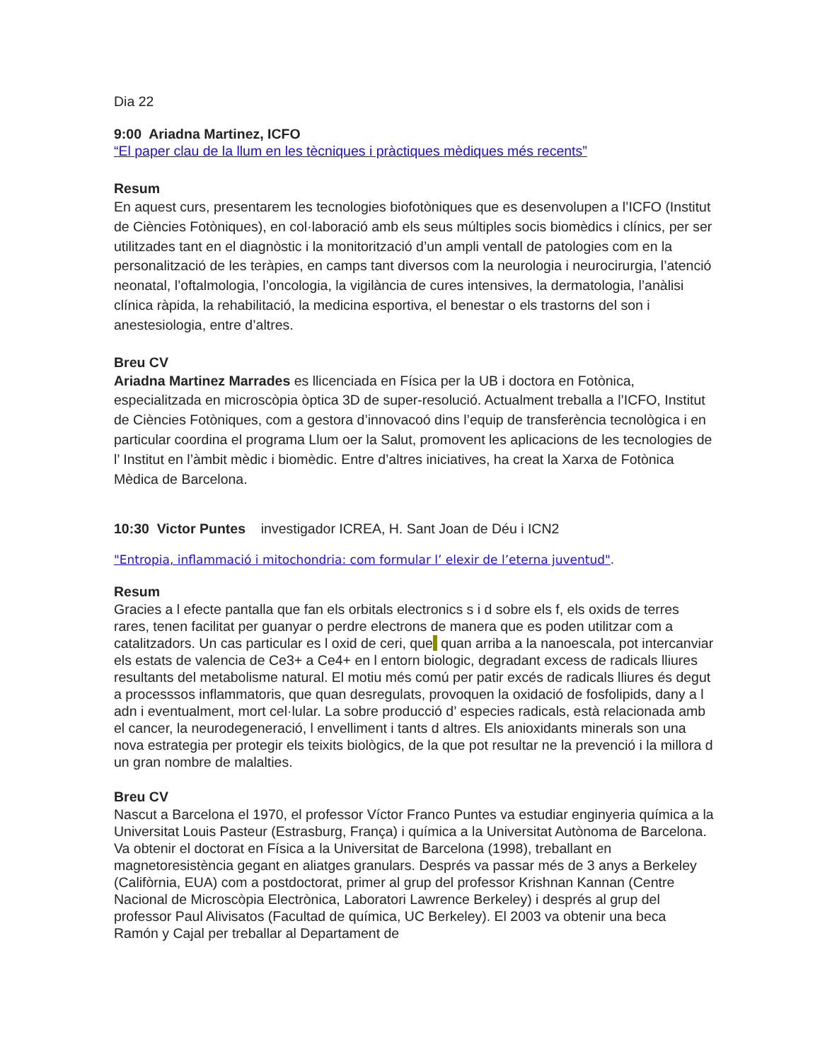Dia 22
9:00 Ariadna Martinez, ICFO
“El paper clau de la llum en les tècniques i pràctiques mèdiques més recents”
Resum
En aquest curs, presentarem les tecnologies biofotòniques que es desenvolupen a l’ICFO (Institut de Ciències Fotòniques), en col·laboració amb els seus múltiples socis biomèdics i clínics, per ser utilitzades tant en el diagnòstic i la monitorització d’un ampli ventall de patologies com en la personalització de les teràpies, en camps tant diversos com la neurologia i neurocirurgia, l’atenció neonatal, l’oftalmologia, l’oncologia, la vigilància de cures intensives, la dermatologia, l’anàlisi clínica ràpida, la rehabilitació, la medicina esportiva, el benestar o els trastorns del son i anestesiologia, entre d’altres.
Breu CV
Ariadna Martinez Marrades es llicenciada en Física per la UB i doctora en Fotònica, especialitzada en microscòpia òptica 3D de super-resolució. Actualment treballa a l’ICFO, Institut de Ciències Fotòniques, com a gestora d’innovacoó dins l’equip de transferència tecnològica i en particular coordina el programa Llum oer la Salut, promovent les aplicacions de les tecnologies de l’ Institut en l’àmbit mèdic i biomèdic. Entre d’altres iniciatives, ha creat la Xarxa de Fotònica Mèdica de Barcelona.
10:30 Victor Puntes investigador ICREA, H. Sant Joan de Déu i ICN2
"Entropia, inflammació i mitochondria: com formular l’ elexir de l’eterna juventud".
Resum
Gracies a l efecte pantalla que fan els orbitals electronics s i d sobre els f, els oxids de terres rares, tenen facilitat per guanyar o perdre electrons de manera que es poden utilitzar com a catalitzadors. Un cas particular es l oxid de ceri, que quan arriba a la nanoescala, pot intercanviar els estats de valencia de Ce3+ a Ce4+ en l entorn biologic, degradant excess de radicals lliures resultants del metabolisme natural. El motiu més comú per patir excés de radicals lliures és degut a processsos inflammatoris, que quan desregulats, provoquen la oxidació de fosfolipids, dany a l adn i eventualment, mort cel·lular. La sobre producció d’ especies radicals, està relacionada amb el cancer, la neurodegeneració, l envelliment i tants d altres. Els anioxidants minerals son una nova estrategia per protegir els teixits biològics, de la que pot resultar ne la prevenció i la millora d un gran nombre de malalties.
Breu CV
Nascut a Barcelona el 1970, el professor Víctor Franco Puntes va estudiar enginyeria química a la Universitat Louis Pasteur (Estrasburg, França) i química a la Universitat Autònoma de Barcelona. Va obtenir el doctorat en Física a la Universitat de Barcelona (1998), treballant en magnetoresistència gegant en aliatges granulars. Després va passar més de 3 anys a Berkeley (Califòrnia, EUA) com a postdoctorat, primer al grup del professor Krishnan Kannan (Centre Nacional de Microscòpia Electrònica, Laboratori Lawrence Berkeley) i després al grup del professor Paul Alivisatos (Facultad de química, UC Berkeley). El 2003 va obtenir una beca Ramón y Cajal per treballar al Departament de